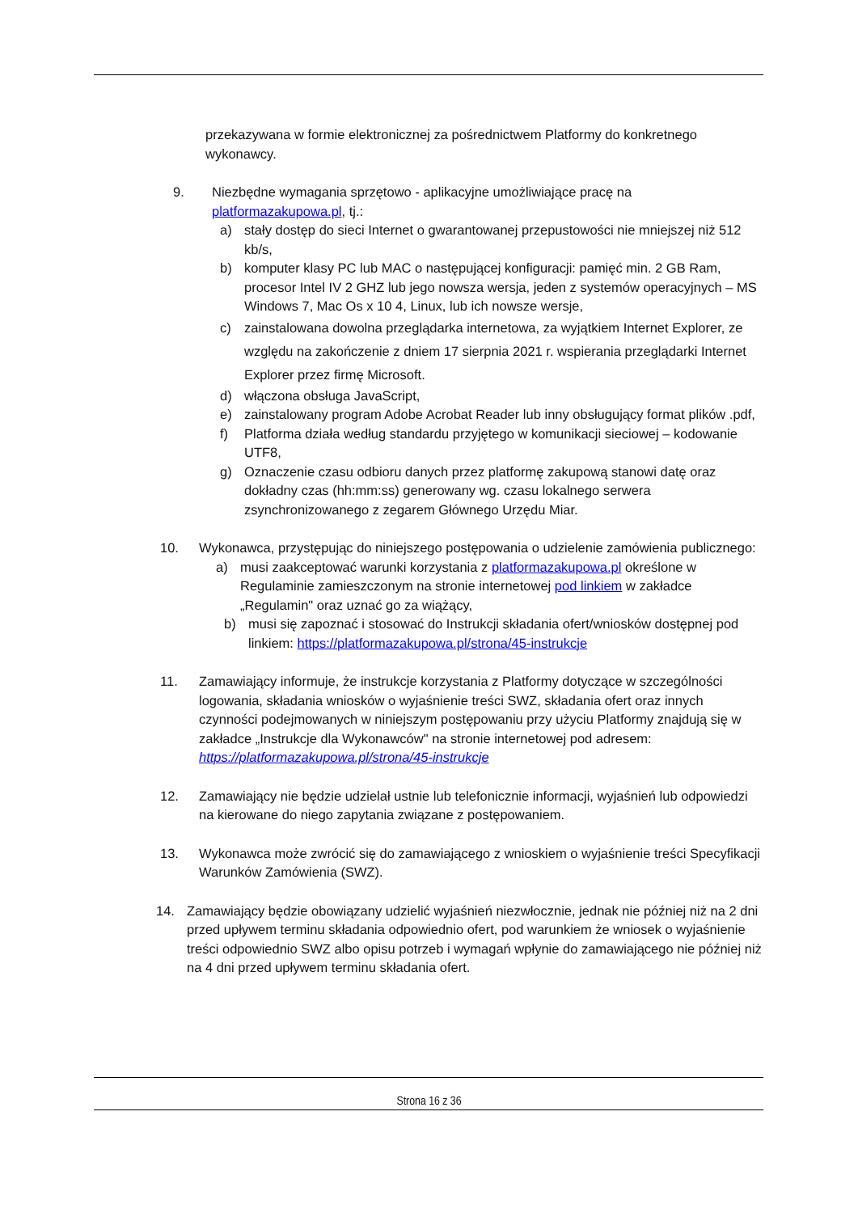przekazywana w formie elektronicznej za pośrednictwem Platformy do konkretnego wykonawcy.
9. Niezbędne wymagania sprzętowo - aplikacyjne umożliwiające pracę na platformazakupowa.pl, tj.:
a) stały dostęp do sieci Internet o gwarantowanej przepustowości nie mniejszej niż 512 kb/s,
b) komputer klasy PC lub MAC o następującej konfiguracji: pamięć min. 2 GB Ram, procesor Intel IV 2 GHZ lub jego nowsza wersja, jeden z systemów operacyjnych – MS Windows 7, Mac Os x 10 4, Linux, lub ich nowsze wersje,
c) zainstalowana dowolna przeglądarka internetowa, za wyjątkiem Internet Explorer, ze względu na zakończenie z dniem 17 sierpnia 2021 r. wspierania przeglądarki Internet Explorer przez firmę Microsoft.
d) włączona obsługa JavaScript,
e) zainstalowany program Adobe Acrobat Reader lub inny obsługujący format plików .pdf,
f) Platforma działa według standardu przyjętego w komunikacji sieciowej – kodowanie UTF8,
g) Oznaczenie czasu odbioru danych przez platformę zakupową stanowi datę oraz dokładny czas (hh:mm:ss) generowany wg. czasu lokalnego serwera zsynchronizowanego z zegarem Głównego Urzędu Miar.
10. Wykonawca, przystępując do niniejszego postępowania o udzielenie zamówienia publicznego:
a) musi zaakceptować warunki korzystania z platformazakupowa.pl określone w Regulaminie zamieszczonym na stronie internetowej pod linkiem w zakładce „Regulamin" oraz uznać go za wiążący,
b) musi się zapoznać i stosować do Instrukcji składania ofert/wniosków dostępnej pod linkiem: https://platformazakupowa.pl/strona/45-instrukcje
11. Zamawiający informuje, że instrukcje korzystania z Platformy dotyczące w szczególności logowania, składania wniosków o wyjaśnienie treści SWZ, składania ofert oraz innych czynności podejmowanych w niniejszym postępowaniu przy użyciu Platformy znajdują się w zakładce „Instrukcje dla Wykonawców" na stronie internetowej pod adresem: https://platformazakupowa.pl/strona/45-instrukcje
12. Zamawiający nie będzie udzielał ustnie lub telefonicznie informacji, wyjaśnień lub odpowiedzi na kierowane do niego zapytania związane z postępowaniem.
13. Wykonawca może zwrócić się do zamawiającego z wnioskiem o wyjaśnienie treści Specyfikacji Warunków Zamówienia (SWZ).
14. Zamawiający będzie obowiązany udzielić wyjaśnień niezwłocznie, jednak nie później niż na 2 dni przed upływem terminu składania odpowiednio ofert, pod warunkiem że wniosek o wyjaśnienie treści odpowiednio SWZ albo opisu potrzeb i wymagań wpłynie do zamawiającego nie później niż na 4 dni przed upływem terminu składania ofert.
Strona 16 z 36